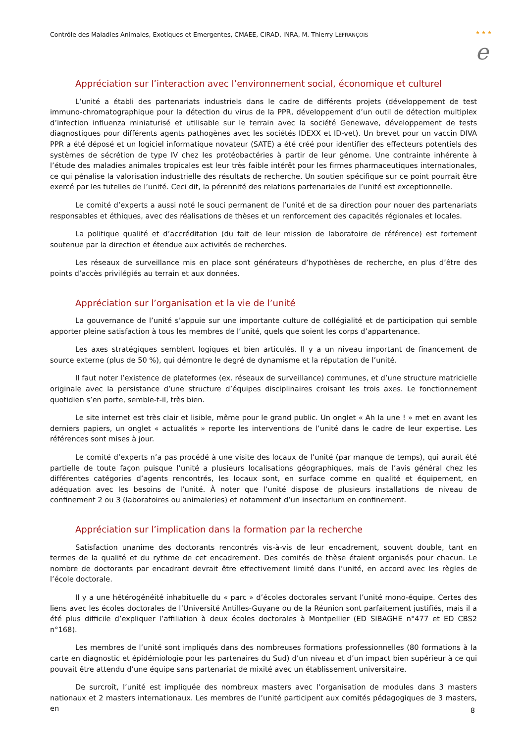Contrôle des Maladies Animales, Exotiques et Emergentes, CMAEE, CIRAD, INRA, M. Thierry LEFRANÇOIS
★ ★ ★
e
Appréciation sur l’interaction avec l’environnement social, économique et culturel
L’unité a établi des partenariats industriels dans le cadre de différents projets (développement de test immuno-chromatographique pour la détection du virus de la PPR, développement d’un outil de détection multiplex d’infection influenza miniaturisé et utilisable sur le terrain avec la société Genewave, développement de tests diagnostiques pour différents agents pathogènes avec les sociétés IDEXX et ID-vet). Un brevet pour un vaccin DIVA PPR a été déposé et un logiciel informatique novateur (SATE) a été créé pour identifier des effecteurs potentiels des systèmes de sécrétion de type IV chez les protéobactéries à partir de leur génome. Une contrainte inhérente à l’étude des maladies animales tropicales est leur très faible intérêt pour les firmes pharmaceutiques internationales, ce qui pénalise la valorisation industrielle des résultats de recherche. Un soutien spécifique sur ce point pourrait être exercé par les tutelles de l’unité. Ceci dit, la pérennité des relations partenariales de l’unité est exceptionnelle.
Le comité d’experts a aussi noté le souci permanent de l’unité et de sa direction pour nouer des partenariats responsables et éthiques, avec des réalisations de thèses et un renforcement des capacités régionales et locales.
La politique qualité et d’accréditation (du fait de leur mission de laboratoire de référence) est fortement soutenue par la direction et étendue aux activités de recherches.
Les réseaux de surveillance mis en place sont générateurs d’hypothèses de recherche, en plus d’être des points d’accès privilégiés au terrain et aux données.
Appréciation sur l’organisation et la vie de l’unité
La gouvernance de l’unité s’appuie sur une importante culture de collégialité et de participation qui semble apporter pleine satisfaction à tous les membres de l’unité, quels que soient les corps d’appartenance.
Les axes stratégiques semblent logiques et bien articulés. Il y a un niveau important de financement de source externe (plus de 50 %), qui démontre le degré de dynamisme et la réputation de l’unité.
Il faut noter l’existence de plateformes (ex. réseaux de surveillance) communes, et d’une structure matricielle originale avec la persistance d’une structure d’équipes disciplinaires croisant les trois axes. Le fonctionnement quotidien s’en porte, semble-t-il, très bien.
Le site internet est très clair et lisible, même pour le grand public. Un onglet « Ah la une ! » met en avant les derniers papiers, un onglet « actualités » reporte les interventions de l’unité dans le cadre de leur expertise. Les références sont mises à jour.
Le comité d’experts n’a pas procédé à une visite des locaux de l’unité (par manque de temps), qui aurait été partielle de toute façon puisque l’unité a plusieurs localisations géographiques, mais de l’avis général chez les différentes catégories d’agents rencontrés, les locaux sont, en surface comme en qualité et équipement, en adéquation avec les besoins de l’unité. À noter que l’unité dispose de plusieurs installations de niveau de confinement 2 ou 3 (laboratoires ou animaleries) et notamment d’un insectarium en confinement.
Appréciation sur l’implication dans la formation par la recherche
Satisfaction unanime des doctorants rencontrés vis-à-vis de leur encadrement, souvent double, tant en termes de la qualité et du rythme de cet encadrement. Des comités de thèse étaient organisés pour chacun. Le nombre de doctorants par encadrant devrait être effectivement limité dans l’unité, en accord avec les règles de l’école doctorale.
Il y a une hétérogénéité inhabituelle du « parc » d’écoles doctorales servant l’unité mono-équipe. Certes des liens avec les écoles doctorales de l’Université Antilles-Guyane ou de la Réunion sont parfaitement justifiés, mais il a été plus difficile d’expliquer l’affiliation à deux écoles doctorales à Montpellier (ED SIBAGHE n°477 et ED CBS2 n°168).
Les membres de l’unité sont impliqués dans des nombreuses formations professionnelles (80 formations à la carte en diagnostic et épidémiologie pour les partenaires du Sud) d’un niveau et d’un impact bien supérieur à ce qui pouvait être attendu d’une équipe sans partenariat de mixité avec un établissement universitaire.
De surcroît, l’unité est impliquée des nombreux masters avec l’organisation de modules dans 3 masters nationaux et 2 masters internationaux. Les membres de l’unité participent aux comités pédagogiques de 3 masters, en
8